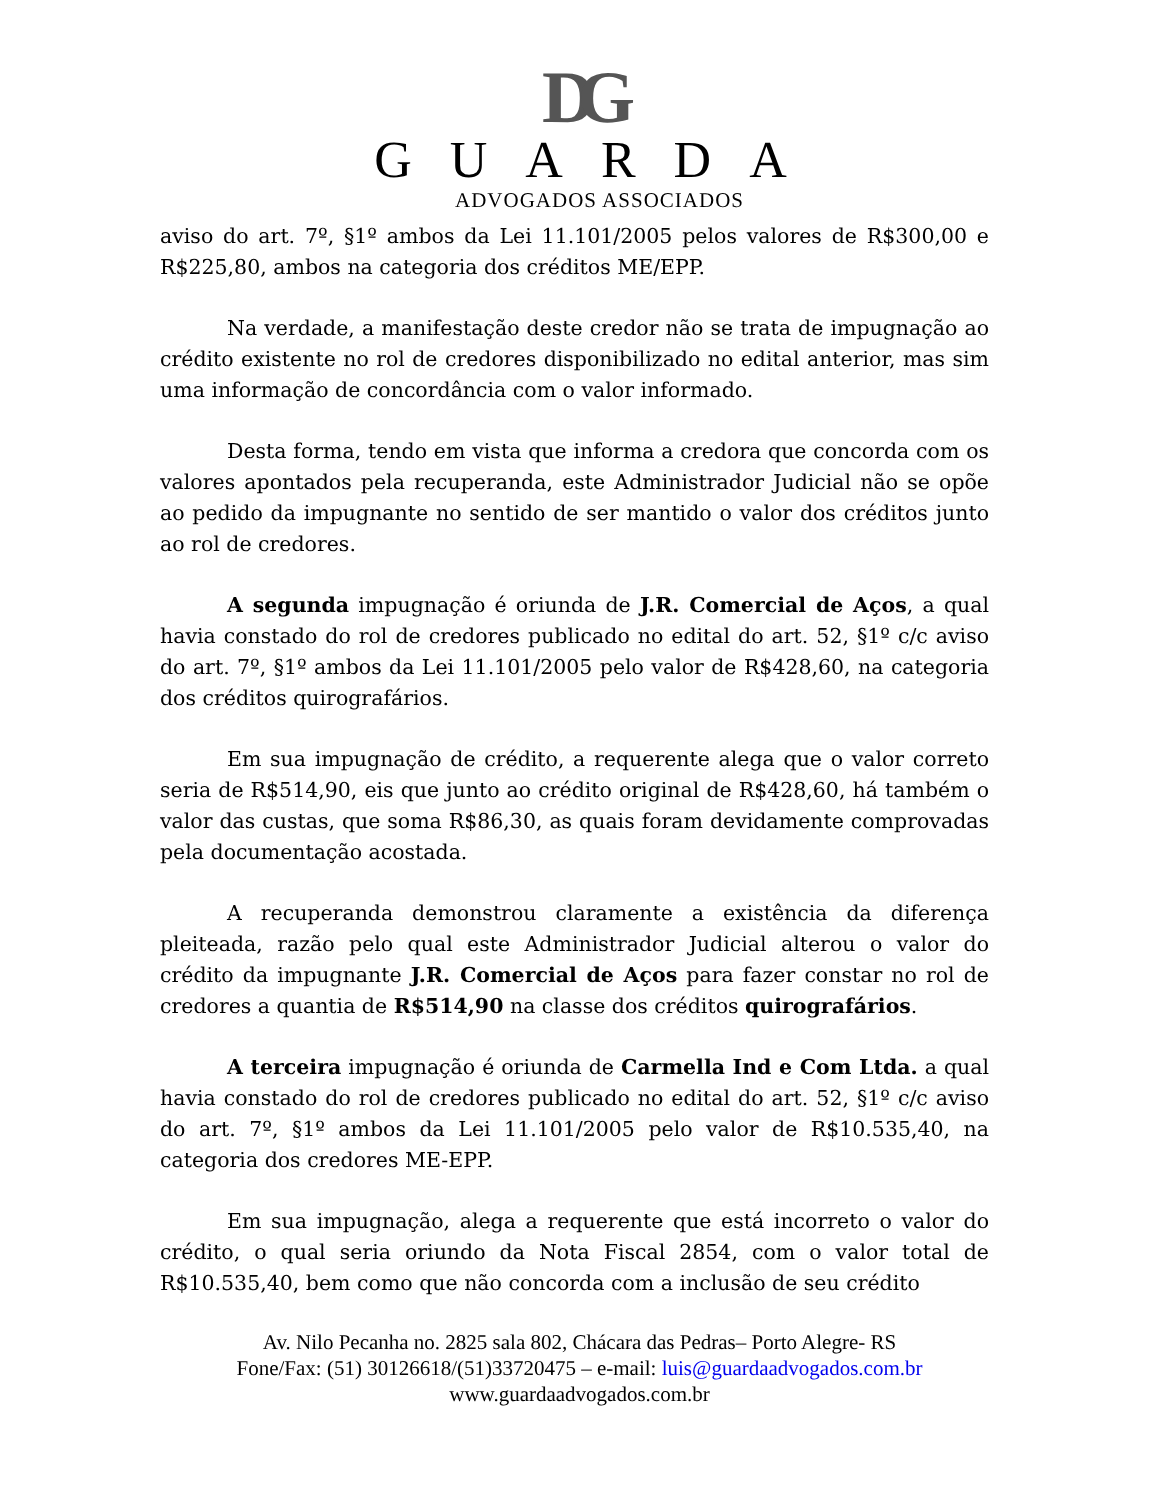DG
GUARDA
ADVOGADOS ASSOCIADOS
aviso do art. 7º, §1º ambos da Lei 11.101/2005 pelos valores de R$300,00 e R$225,80, ambos na categoria dos créditos ME/EPP.
Na verdade, a manifestação deste credor não se trata de impugnação ao crédito existente no rol de credores disponibilizado no edital anterior, mas sim uma informação de concordância com o valor informado.
Desta forma, tendo em vista que informa a credora que concorda com os valores apontados pela recuperanda, este Administrador Judicial não se opõe ao pedido da impugnante no sentido de ser mantido o valor dos créditos junto ao rol de credores.
A segunda impugnação é oriunda de J.R. Comercial de Aços, a qual havia constado do rol de credores publicado no edital do art. 52, §1º c/c aviso do art. 7º, §1º ambos da Lei 11.101/2005 pelo valor de R$428,60, na categoria dos créditos quirografários.
Em sua impugnação de crédito, a requerente alega que o valor correto seria de R$514,90, eis que junto ao crédito original de R$428,60, há também o valor das custas, que soma R$86,30, as quais foram devidamente comprovadas pela documentação acostada.
A recuperanda demonstrou claramente a existência da diferença pleiteada, razão pelo qual este Administrador Judicial alterou o valor do crédito da impugnante J.R. Comercial de Aços para fazer constar no rol de credores a quantia de R$514,90 na classe dos créditos quirografários.
A terceira impugnação é oriunda de Carmella Ind e Com Ltda. a qual havia constado do rol de credores publicado no edital do art. 52, §1º c/c aviso do art. 7º, §1º ambos da Lei 11.101/2005 pelo valor de R$10.535,40, na categoria dos credores ME-EPP.
Em sua impugnação, alega a requerente que está incorreto o valor do crédito, o qual seria oriundo da Nota Fiscal 2854, com o valor total de R$10.535,40, bem como que não concorda com a inclusão de seu crédito
Av. Nilo Pecanha no. 2825 sala 802, Chácara das Pedras– Porto Alegre- RS
Fone/Fax: (51) 30126618/(51)33720475 – e-mail: luis@guardaadvogados.com.br
www.guardaadvogados.com.br